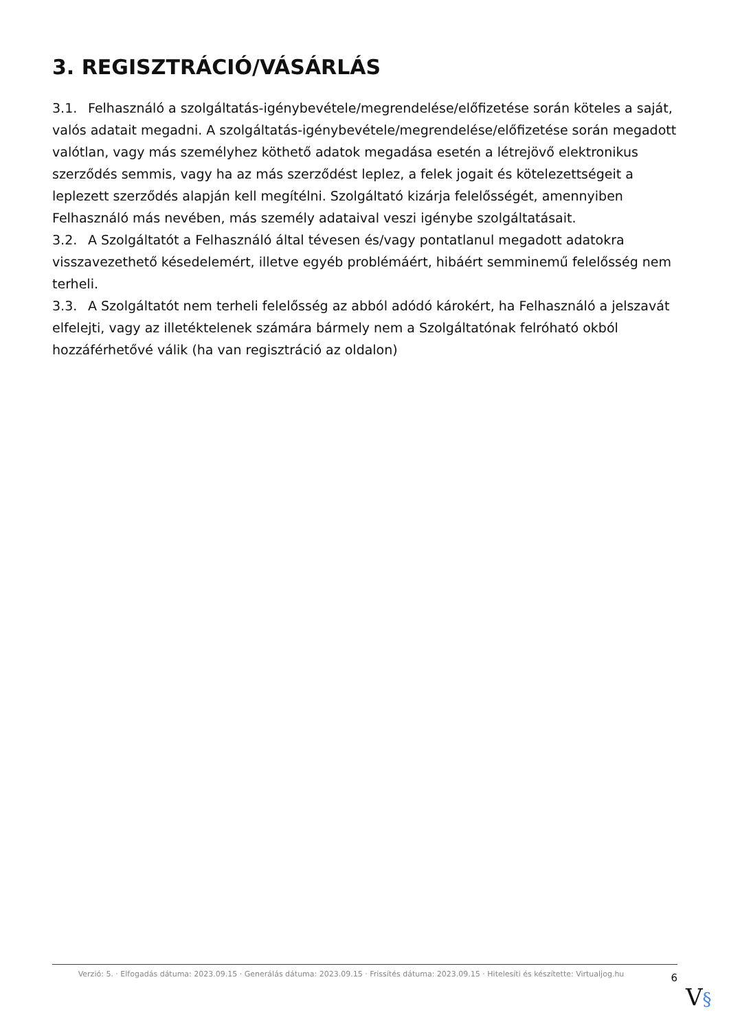3. REGISZTRÁCIÓ/VÁSÁRLÁS
3.1. Felhasználó a szolgáltatás-igénybevétele/megrendelése/előfizetése során köteles a saját, valós adatait megadni. A szolgáltatás-igénybevétele/megrendelése/előfizetése során megadott valótlan, vagy más személyhez köthető adatok megadása esetén a létrejövő elektronikus szerződés semmis, vagy ha az más szerződést leplez, a felek jogait és kötelezettségeit a leplezett szerződés alapján kell megítélni. Szolgáltató kizárja felelősségét, amennyiben Felhasználó más nevében, más személy adataival veszi igénybe szolgáltatásait.
3.2. A Szolgáltatót a Felhasználó által tévesen és/vagy pontatlanul megadott adatokra visszavezethető késedelemért, illetve egyéb problémáért, hibáért semminemű felelősség nem terheli.
3.3. A Szolgáltatót nem terheli felelősség az abból adódó károkért, ha Felhasználó a jelszavát elfelejti, vagy az illetéktelenek számára bármely nem a Szolgáltatónak felróható okból hozzáférhetővé válik (ha van regisztráció az oldalon)
Verzió: 5. · Elfogadás dátuma: 2023.09.15 · Generálás dátuma: 2023.09.15 · Frissítés dátuma: 2023.09.15 · Hitelesíti és készítette: Virtualjog.hu
6
V§